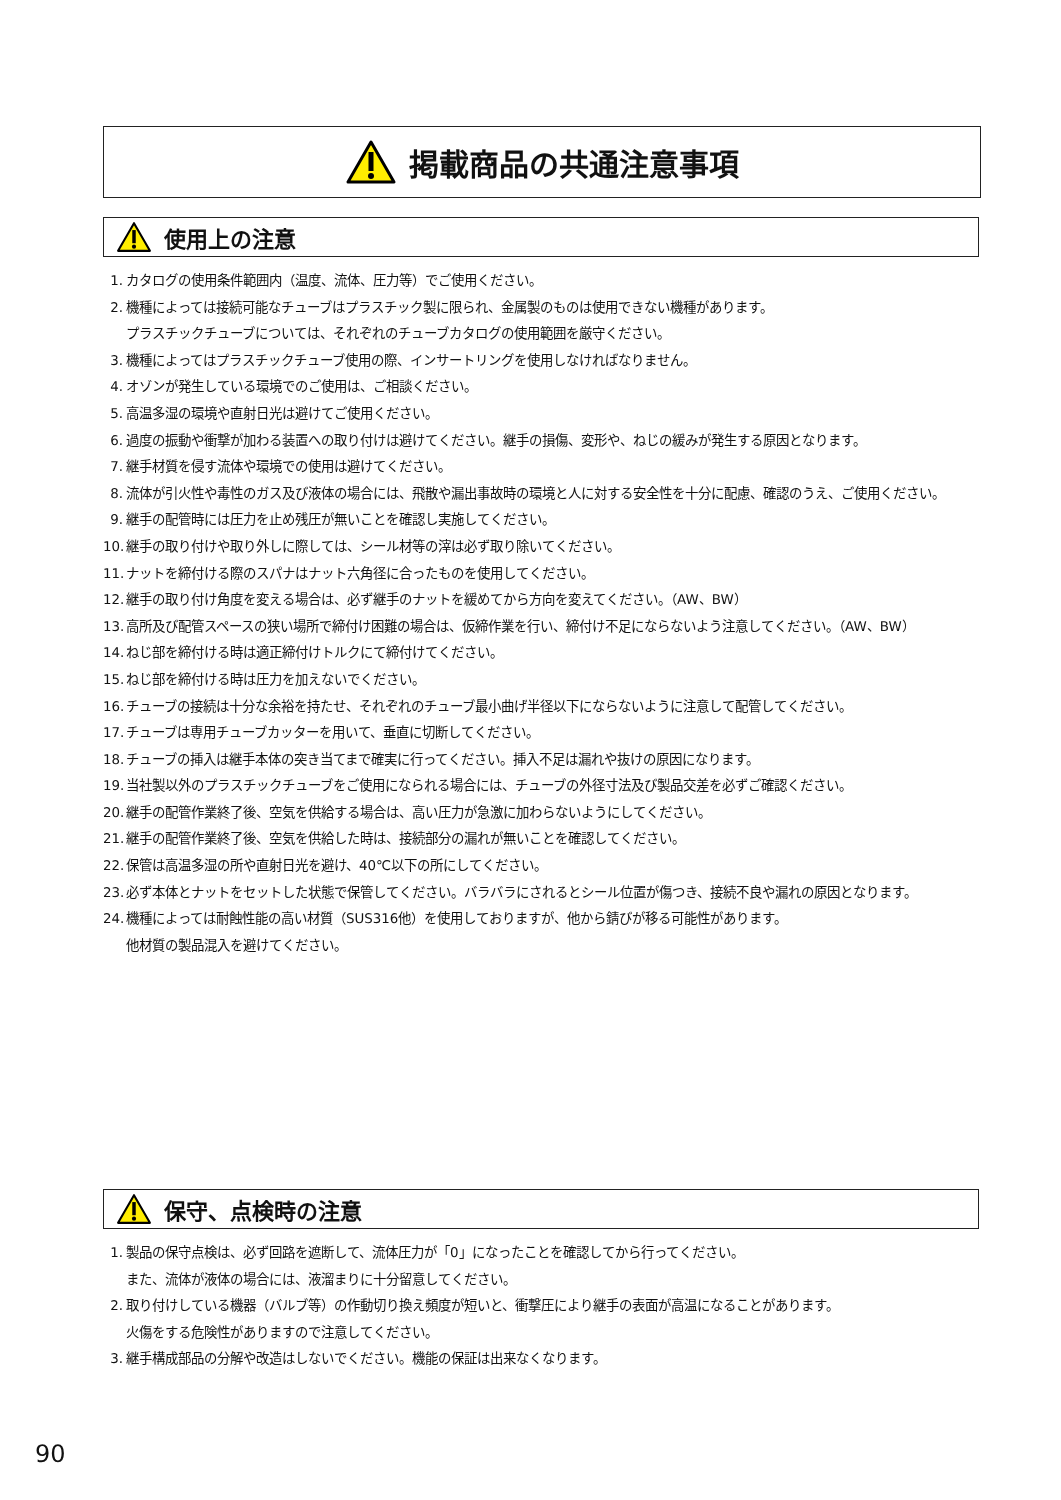掲載商品の共通注意事項
使用上の注意
1. カタログの使用条件範囲内（温度、流体、圧力等）でご使用ください。
2. 機種によっては接続可能なチューブはプラスチック製に限られ、金属製のものは使用できない機種があります。
プラスチックチューブについては、それぞれのチューブカタログの使用範囲を厳守ください。
3. 機種によってはプラスチックチューブ使用の際、インサートリングを使用しなければなりません。
4. オゾンが発生している環境でのご使用は、ご相談ください。
5. 高温多湿の環境や直射日光は避けてご使用ください。
6. 過度の振動や衝撃が加わる装置への取り付けは避けてください。継手の損傷、変形や、ねじの緩みが発生する原因となります。
7. 継手材質を侵す流体や環境での使用は避けてください。
8. 流体が引火性や毒性のガス及び液体の場合には、飛散や漏出事故時の環境と人に対する安全性を十分に配慮、確認のうえ、ご使用ください。
9. 継手の配管時には圧力を止め残圧が無いことを確認し実施してください。
10. 継手の取り付けや取り外しに際しては、シール材等の滓は必ず取り除いてください。
11. ナットを締付ける際のスパナはナット六角径に合ったものを使用してください。
12. 継手の取り付け角度を変える場合は、必ず継手のナットを緩めてから方向を変えてください。（AW、BW）
13. 高所及び配管スペースの狭い場所で締付け困難の場合は、仮締作業を行い、締付け不足にならないよう注意してください。（AW、BW）
14. ねじ部を締付ける時は適正締付けトルクにて締付けてください。
15. ねじ部を締付ける時は圧力を加えないでください。
16. チューブの接続は十分な余裕を持たせ、それぞれのチューブ最小曲げ半径以下にならないように注意して配管してください。
17. チューブは専用チューブカッターを用いて、垂直に切断してください。
18. チューブの挿入は継手本体の突き当てまで確実に行ってください。挿入不足は漏れや抜けの原因になります。
19. 当社製以外のプラスチックチューブをご使用になられる場合には、チューブの外径寸法及び製品交差を必ずご確認ください。
20. 継手の配管作業終了後、空気を供給する場合は、高い圧力が急激に加わらないようにしてください。
21. 継手の配管作業終了後、空気を供給した時は、接続部分の漏れが無いことを確認してください。
22. 保管は高温多湿の所や直射日光を避け、40℃以下の所にしてください。
23. 必ず本体とナットをセットした状態で保管してください。バラバラにされるとシール位置が傷つき、接続不良や漏れの原因となります。
24. 機種によっては耐蝕性能の高い材質（SUS316他）を使用しておりますが、他から錆びが移る可能性があります。
他材質の製品混入を避けてください。
保守、点検時の注意
1. 製品の保守点検は、必ず回路を遮断して、流体圧力が「0」になったことを確認してから行ってください。
また、流体が液体の場合には、液溜まりに十分留意してください。
2. 取り付けしている機器（バルブ等）の作動切り換え頻度が短いと、衝撃圧により継手の表面が高温になることがあります。
火傷をする危険性がありますので注意してください。
3. 継手構成部品の分解や改造はしないでください。機能の保証は出来なくなります。
90